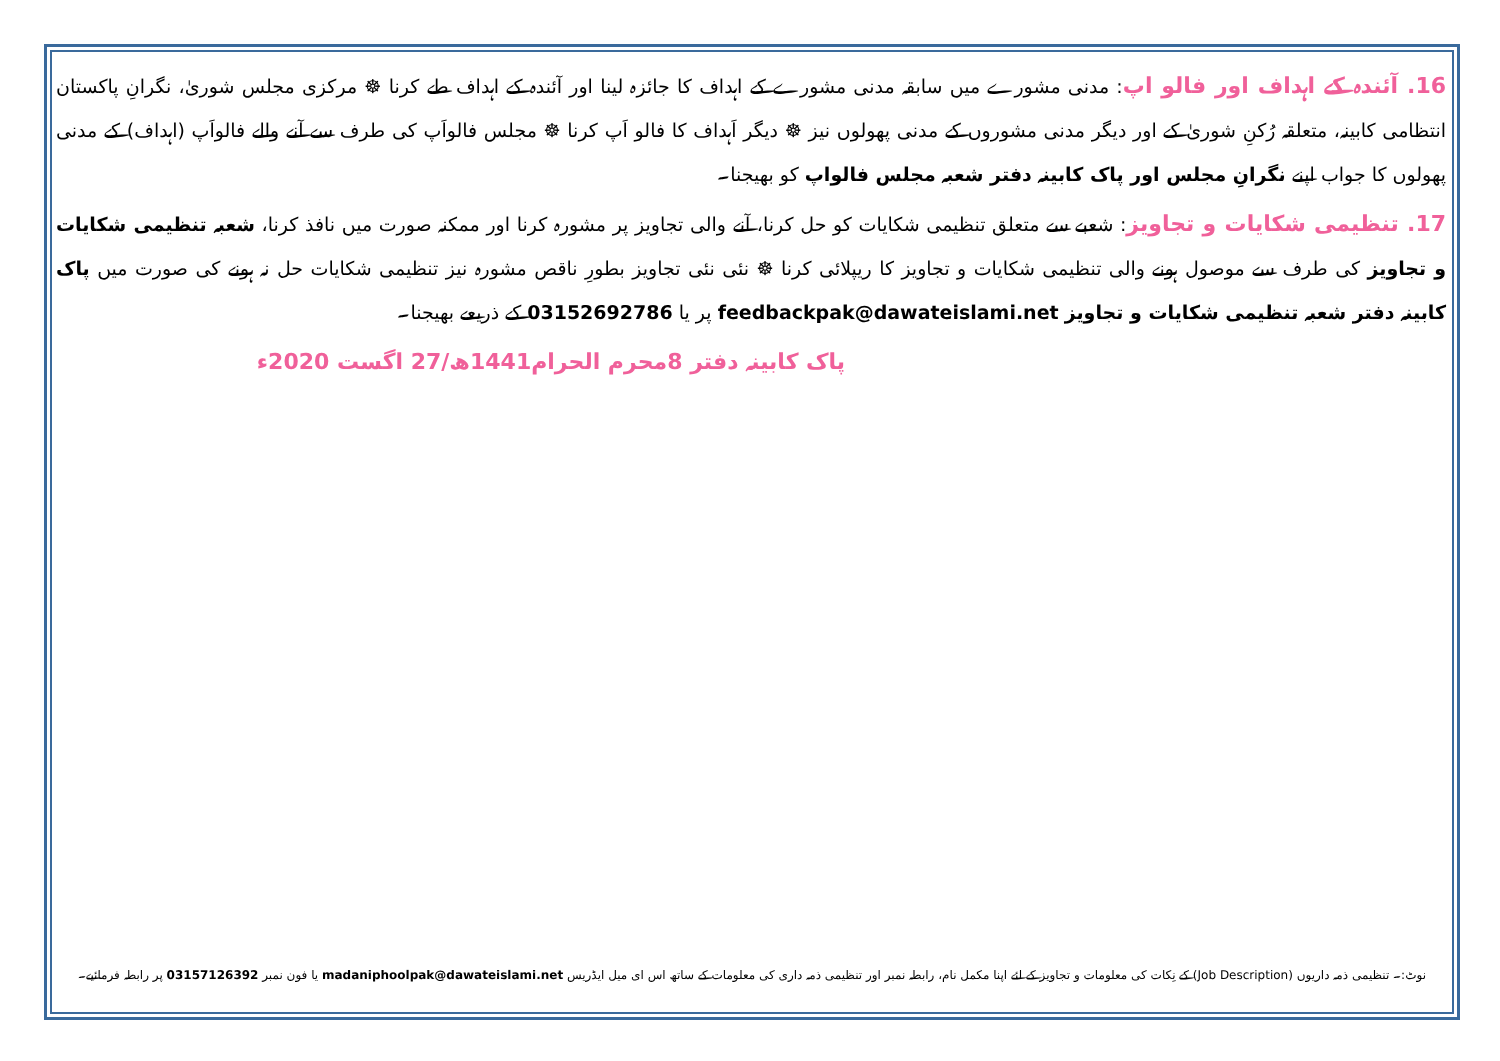16. آئندہ کے اہداف اور فالو اپ: مدنی مشورے میں سابقہ مدنی مشورے کے اہداف کا جائزہ لینا اور آئندہ کے اہداف طے کرنا ☸ مرکزی مجلس شوریٰ، نگرانِ پاکستان انتظامی کابینہ، متعلقہ رُکنِ شوریٰ کے اور دیگر مدنی مشوروں کے مدنی پھولوں نیز ☸ دیگر اَہداف کا فالو اَپ کرنا ☸ مجلس فالواَپ کی طرف سے آنے والے فالواَپ (اہداف) کے مدنی پھولوں کا جواب اپنے نگرانِ مجلس اور پاک کابینہ دفتر شعبہ مجلس فالواپ کو بھیجنا۔
17. تنظیمی شکایات و تجاویز: شعبے سے متعلق تنظیمی شکایات کو حل کرنا، آنے والی تجاویز پر مشورہ کرنا اور ممکنہ صورت میں نافذ کرنا، شعبہ تنظیمی شکایات و تجاویز کی طرف سے موصول ہونے والی تنظیمی شکایات و تجاویز کا ریپلائی کرنا ☸ نئی نئی تجاویز بطورِ ناقص مشورہ نیز تنظیمی شکایات حل نہ ہونے کی صورت میں پاک کابینہ دفتر شعبہ تنظیمی شکایات و تجاویز feedbackpak@dawateislami.net پر یا 03152692786 کے ذریعے بھیجنا۔
پاک کابینہ دفتر 8محرم الحرام1441ھ/27 اگست 2020ء
نوٹ:۔ تنظیمی ذمہ داریوں (Job Description) کے نِکات کی معلومات و تجاویز کے لئے اپنا مکمل نام، رابطہ نمبر اور تنظیمی ذمہ داری کی معلومات کے ساتھ اس ای میل ایڈریس madaniphoolpak@dawateislami.net یا فون نمبر 03157126392 پر رابطہ فرمائیے۔